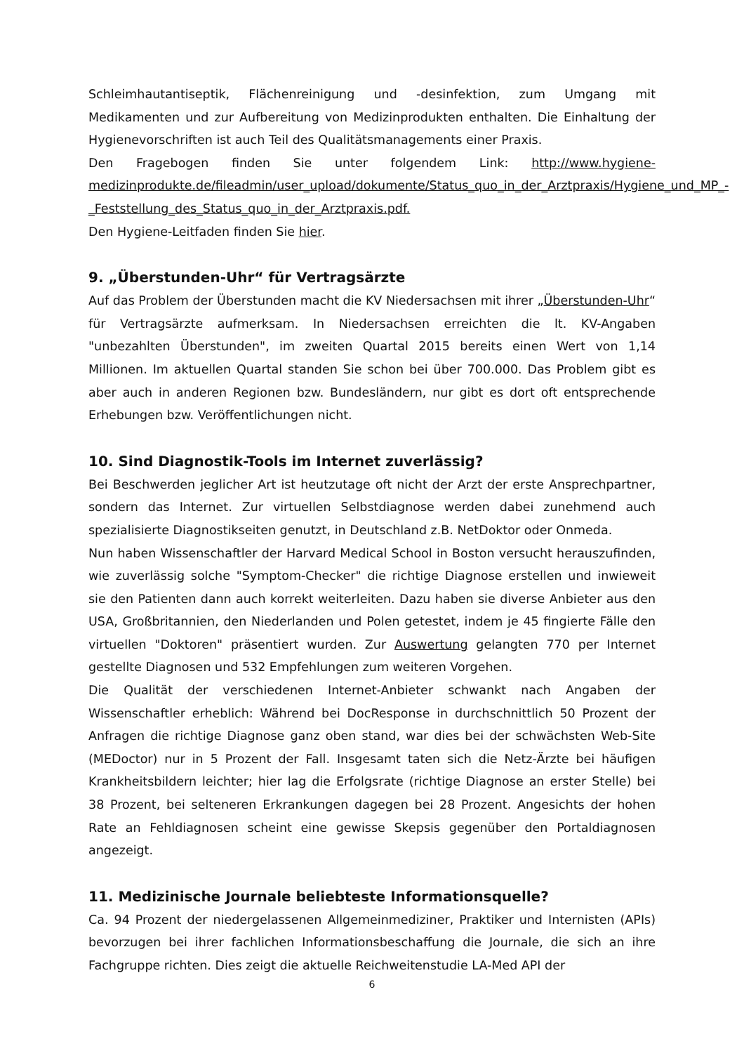Schleimhautantiseptik, Flächenreinigung und -desinfektion, zum Umgang mit Medikamenten und zur Aufbereitung von Medizinprodukten enthalten. Die Einhaltung der Hygienevorschriften ist auch Teil des Qualitätsmanagements einer Praxis.
Den Fragebogen finden Sie unter folgendem Link: http://www.hygiene-medizinprodukte.de/fileadmin/user_upload/dokumente/Status_quo_in_der_Arztpraxis/Hygiene_und_MP_-_Feststellung_des_Status_quo_in_der_Arztpraxis.pdf.
Den Hygiene-Leitfaden finden Sie hier.
9. „Überstunden-Uhr“ für Vertragsärzte
Auf das Problem der Überstunden macht die KV Niedersachsen mit ihrer „Überstunden-Uhr“ für Vertragsärzte aufmerksam. In Niedersachsen erreichten die lt. KV-Angaben "unbezahlten Überstunden", im zweiten Quartal 2015 bereits einen Wert von 1,14 Millionen. Im aktuellen Quartal standen Sie schon bei über 700.000. Das Problem gibt es aber auch in anderen Regionen bzw. Bundesländern, nur gibt es dort oft entsprechende Erhebungen bzw. Veröffentlichungen nicht.
10. Sind Diagnostik-Tools im Internet zuverlässig?
Bei Beschwerden jeglicher Art ist heutzutage oft nicht der Arzt der erste Ansprechpartner, sondern das Internet. Zur virtuellen Selbstdiagnose werden dabei zunehmend auch spezialisierte Diagnostikseiten genutzt, in Deutschland z.B. NetDoktor oder Onmeda.
Nun haben Wissenschaftler der Harvard Medical School in Boston versucht herauszufinden, wie zuverlässig solche "Symptom-Checker" die richtige Diagnose erstellen und inwieweit sie den Patienten dann auch korrekt weiterleiten. Dazu haben sie diverse Anbieter aus den USA, Großbritannien, den Niederlanden und Polen getestet, indem je 45 fingierte Fälle den virtuellen "Doktoren" präsentiert wurden. Zur Auswertung gelangten 770 per Internet gestellte Diagnosen und 532 Empfehlungen zum weiteren Vorgehen.
Die Qualität der verschiedenen Internet-Anbieter schwankt nach Angaben der Wissenschaftler erheblich: Während bei DocResponse in durchschnittlich 50 Prozent der Anfragen die richtige Diagnose ganz oben stand, war dies bei der schwächsten Web-Site (MEDoctor) nur in 5 Prozent der Fall. Insgesamt taten sich die Netz-Ärzte bei häufigen Krankheitsbildern leichter; hier lag die Erfolgsrate (richtige Diagnose an erster Stelle) bei 38 Prozent, bei selteneren Erkrankungen dagegen bei 28 Prozent. Angesichts der hohen Rate an Fehldiagnosen scheint eine gewisse Skepsis gegenüber den Portaldiagnosen angezeigt.
11. Medizinische Journale beliebteste Informationsquelle?
Ca. 94 Prozent der niedergelassenen Allgemeinmediziner, Praktiker und Internisten (APIs) bevorzugen bei ihrer fachlichen Informationsbeschaffung die Journale, die sich an ihre Fachgruppe richten. Dies zeigt die aktuelle Reichweitenstudie LA-Med API der
6